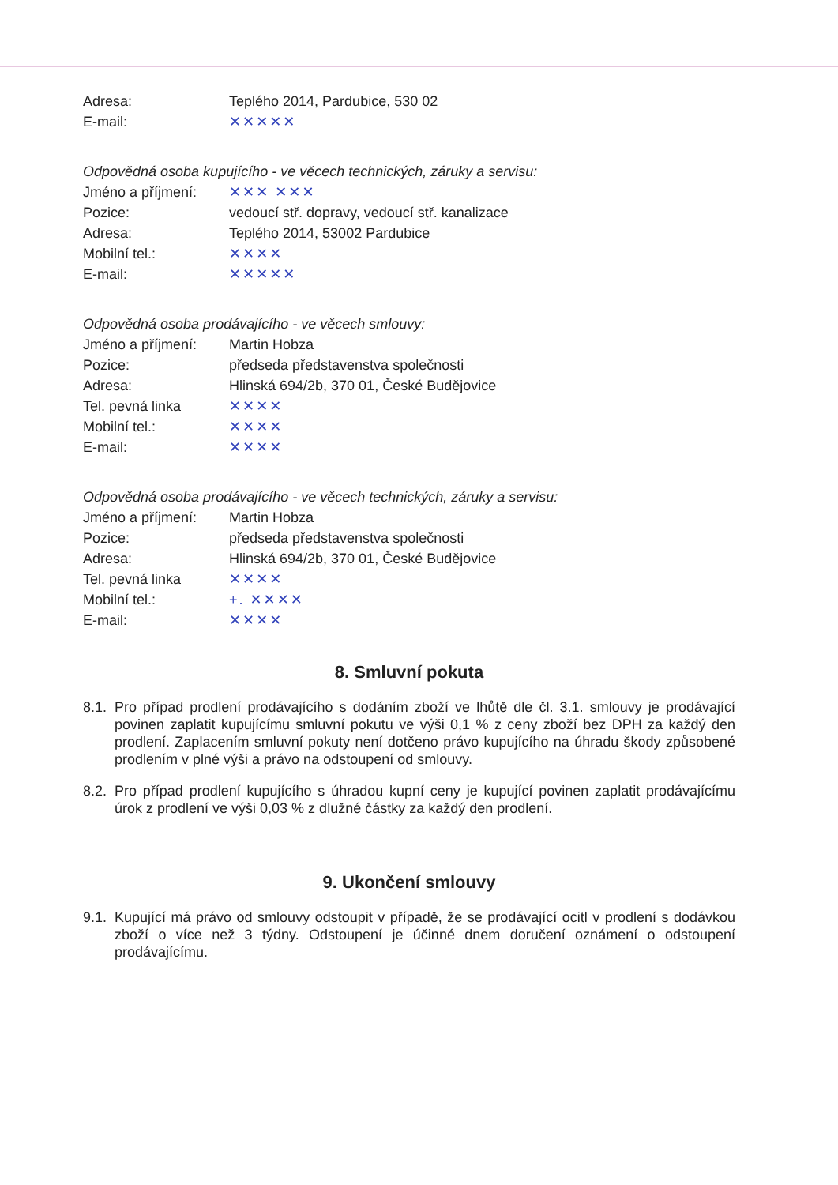Adresa: Teplého 2014, Pardubice, 530 02
E-mail: ✕✕✕✕✕
Odpovědná osoba kupujícího - ve věcech technických, záruky a servisu:
Jméno a příjmení: ✕✕✕ ✕✕✕
Pozice: vedoucí stř. dopravy, vedoucí stř. kanalizace
Adresa: Teplého 2014, 53002 Pardubice
Mobilní tel.: ✕✕✕✕
E-mail: ✕✕✕✕✕
Odpovědná osoba prodávajícího - ve věcech smlouvy:
Jméno a příjmení: Martin Hobza
Pozice: předseda představenstva společnosti
Adresa: Hlinská 694/2b, 370 01, České Budějovice
Tel. pevná linka ✕✕✕✕
Mobilní tel.: ✕✕✕✕
E-mail: ✕✕✕✕
Odpovědná osoba prodávajícího - ve věcech technických, záruky a servisu:
Jméno a příjmení: Martin Hobza
Pozice: předseda představenstva společnosti
Adresa: Hlinská 694/2b, 370 01, České Budějovice
Tel. pevná linka ✕✕✕✕
Mobilní tel.: +. ✕✕✕✕
E-mail: ✕✕✕✕
8. Smluvní pokuta
8.1.
Pro případ prodlení prodávajícího s dodáním zboží ve lhůtě dle čl. 3.1. smlouvy je prodávající povinen zaplatit kupujícímu smluvní pokutu ve výši 0,1 % z ceny zboží bez DPH za každý den prodlení. Zaplacením smluvní pokuty není dotčeno právo kupujícího na úhradu škody způsobené prodlením v plné výši a právo na odstoupení od smlouvy.
8.2.
Pro případ prodlení kupujícího s úhradou kupní ceny je kupující povinen zaplatit prodávajícímu úrok z prodlení ve výši 0,03 % z dlužné částky za každý den prodlení.
9. Ukončení smlouvy
9.1.
Kupující má právo od smlouvy odstoupit v případě, že se prodávající ocitl v prodlení s dodávkou zboží o více než 3 týdny. Odstoupení je účinné dnem doručení oznámení o odstoupení prodávajícímu.